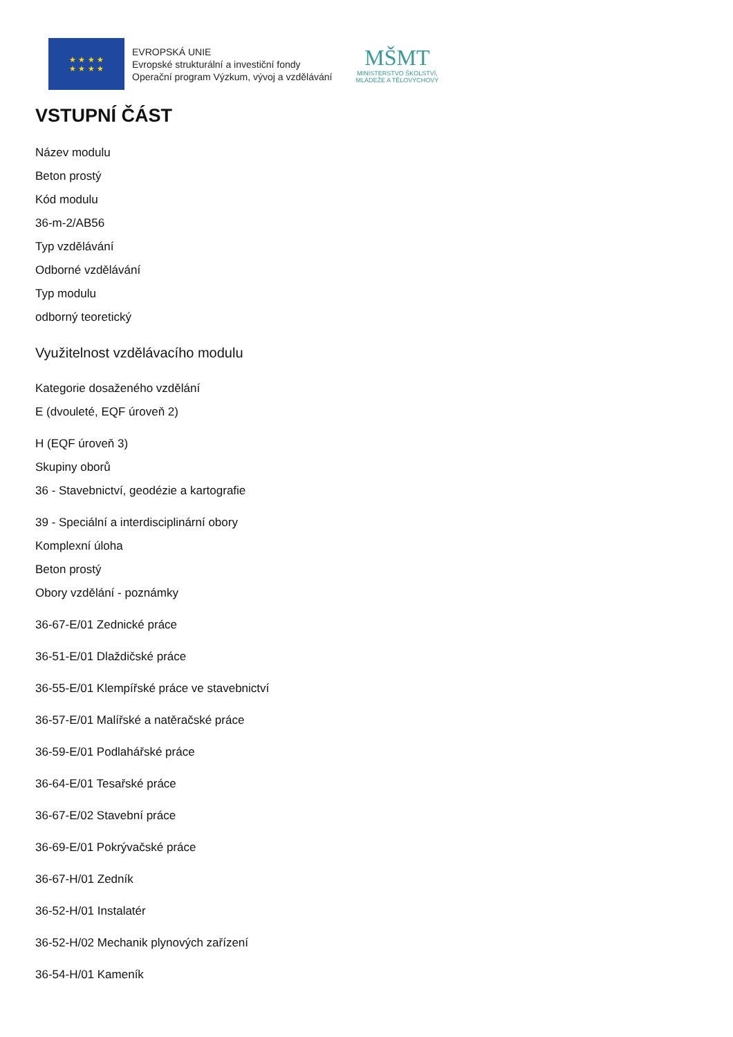★ ★ ★ ★
★ ★ ★ ★
EVROPSKÁ UNIE
Evropské strukturální a investiční fondy
Operační program Výzkum, vývoj a vzdělávání
MŠMT
MINISTERSTVO ŠKOLSTVÍ,
MLÁDEŽE A TĚLOVÝCHOVY
VSTUPNÍ ČÁST
Název modulu
Beton prostý
Kód modulu
36-m-2/AB56
Typ vzdělávání
Odborné vzdělávání
Typ modulu
odborný teoretický
Využitelnost vzdělávacího modulu
Kategorie dosaženého vzdělání
E (dvouleté, EQF úroveň 2)
H (EQF úroveň 3)
Skupiny oborů
36 - Stavebnictví, geodézie a kartografie
39 - Speciální a interdisciplinární obory
Komplexní úloha
Beton prostý
Obory vzdělání - poznámky
36-67-E/01 Zednické práce
36-51-E/01 Dlaždičské práce
36-55-E/01 Klempířské práce ve stavebnictví
36-57-E/01 Malířské a natěračské práce
36-59-E/01 Podlahářské práce
36-64-E/01 Tesařské práce
36-67-E/02 Stavební práce
36-69-E/01 Pokrývačské práce
36-67-H/01 Zedník
36-52-H/01 Instalatér
36-52-H/02 Mechanik plynových zařízení
36-54-H/01 Kameník